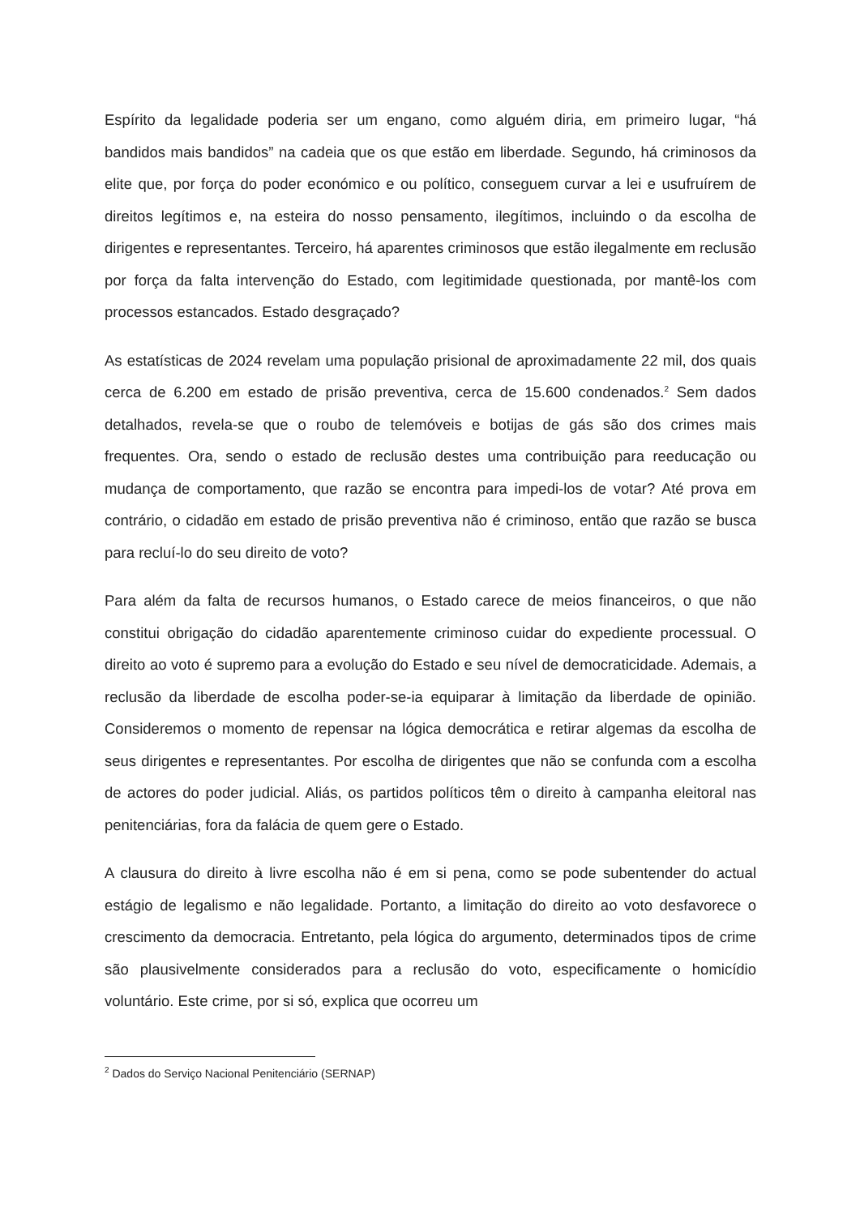Espírito da legalidade poderia ser um engano, como alguém diria, em primeiro lugar, “há bandidos mais bandidos” na cadeia que os que estão em liberdade. Segundo, há criminosos da elite que, por força do poder económico e ou político, conseguem curvar a lei e usufruírem de direitos legítimos e, na esteira do nosso pensamento, ilegítimos, incluindo o da escolha de dirigentes e representantes. Terceiro, há aparentes criminosos que estão ilegalmente em reclusão por força da falta intervenção do Estado, com legitimidade questionada, por mantê-los com processos estancados. Estado desgraçado?
As estatísticas de 2024 revelam uma população prisional de aproximadamente 22 mil, dos quais cerca de 6.200 em estado de prisão preventiva, cerca de 15.600 condenados.<sup>2</sup> Sem dados detalhados, revela-se que o roubo de telemóveis e botijas de gás são dos crimes mais frequentes. Ora, sendo o estado de reclusão destes uma contribuição para reeducação ou mudança de comportamento, que razão se encontra para impedi-los de votar? Até prova em contrário, o cidadão em estado de prisão preventiva não é criminoso, então que razão se busca para recluí-lo do seu direito de voto?
Para além da falta de recursos humanos, o Estado carece de meios financeiros, o que não constitui obrigação do cidadão aparentemente criminoso cuidar do expediente processual. O direito ao voto é supremo para a evolução do Estado e seu nível de democraticidade. Ademais, a reclusão da liberdade de escolha poder-se-ia equiparar à limitação da liberdade de opinião. Consideremos o momento de repensar na lógica democrática e retirar algemas da escolha de seus dirigentes e representantes. Por escolha de dirigentes que não se confunda com a escolha de actores do poder judicial. Aliás, os partidos políticos têm o direito à campanha eleitoral nas penitenciárias, fora da falácia de quem gere o Estado.
A clausura do direito à livre escolha não é em si pena, como se pode subentender do actual estágio de legalismo e não legalidade. Portanto, a limitação do direito ao voto desfavorece o crescimento da democracia. Entretanto, pela lógica do argumento, determinados tipos de crime são plausivelmente considerados para a reclusão do voto, especificamente o homicídio voluntário. Este crime, por si só, explica que ocorreu um
<sup>2</sup> Dados do Serviço Nacional Penitenciário (SERNAP)